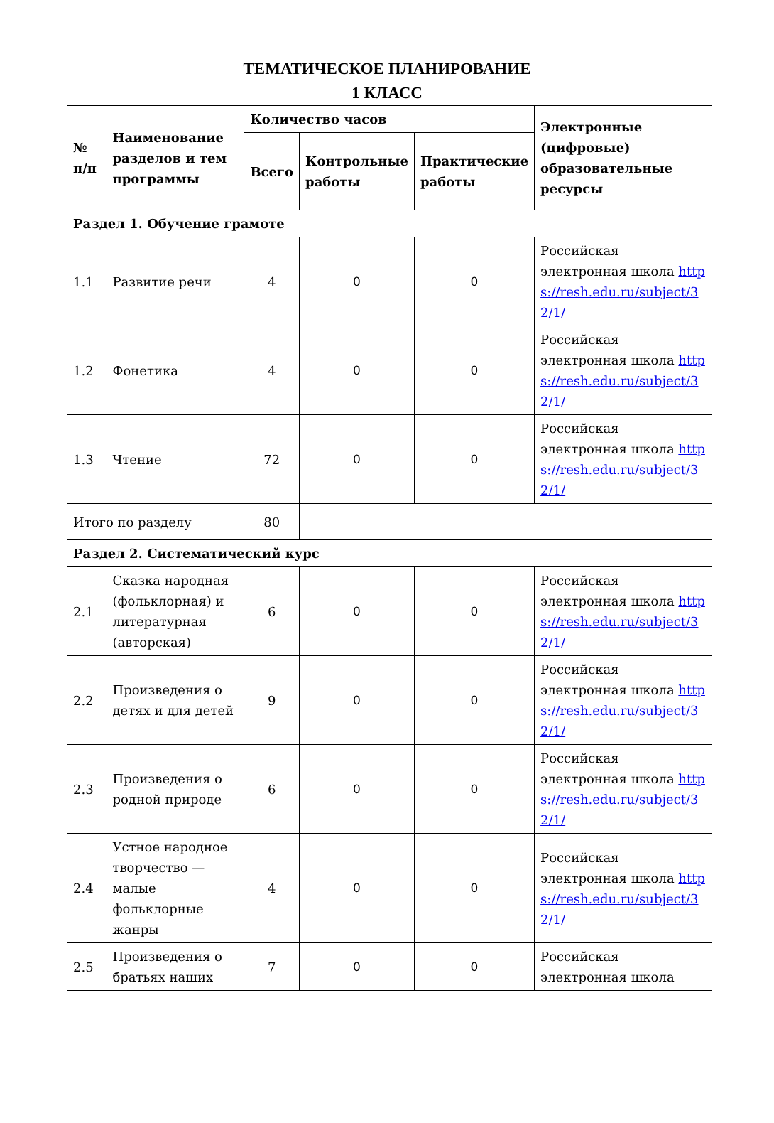ТЕМАТИЧЕСКОЕ ПЛАНИРОВАНИЕ
1 КЛАСС
| № п/п | Наименование разделов и тем программы | Количество часов | | | Электронные (цифровые) образовательные ресурсы |
| --- | --- | --- | --- | --- | --- |
| | | Всего | Контрольные работы | Практические работы | |
| Раздел 1. Обучение грамоте | | | | | |
| 1.1 | Развитие речи | 4 | 0 | 0 | Российская электронная школа https://resh.edu.ru/subject/32/1/ |
| 1.2 | Фонетика | 4 | 0 | 0 | Российская электронная школа https://resh.edu.ru/subject/32/1/ |
| 1.3 | Чтение | 72 | 0 | 0 | Российская электронная школа https://resh.edu.ru/subject/32/1/ |
| Итого по разделу | | 80 | | | |
| Раздел 2. Систематический курс | | | | | |
| 2.1 | Сказка народная (фольклорная) и литературная (авторская) | 6 | 0 | 0 | Российская электронная школа https://resh.edu.ru/subject/32/1/ |
| 2.2 | Произведения о детях и для детей | 9 | 0 | 0 | Российская электронная школа https://resh.edu.ru/subject/32/1/ |
| 2.3 | Произведения о родной природе | 6 | 0 | 0 | Российская электронная школа https://resh.edu.ru/subject/32/1/ |
| 2.4 | Устное народное творчество — малые фольклорные жанры | 4 | 0 | 0 | Российская электронная школа https://resh.edu.ru/subject/32/1/ |
| 2.5 | Произведения о братьях наших | 7 | 0 | 0 | Российская электронная школа |